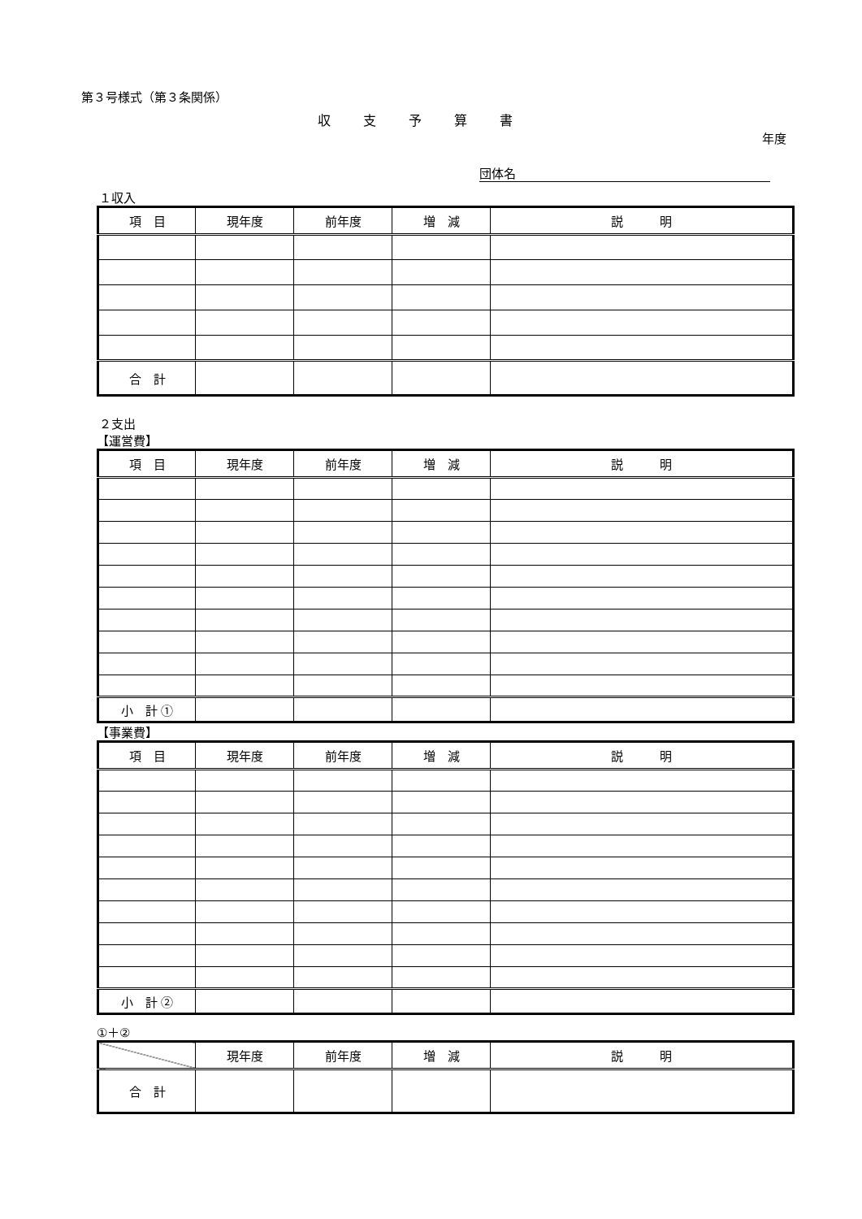第３号様式（第３条関係）
収支予算書
年度
団体名
１収入
| 項 目 | 現年度 | 前年度 | 増 減 | 説 明 |
| --- | --- | --- | --- | --- |
| 合 計 | | | | |
２支出
【運営費】
| 項 目 | 現年度 | 前年度 | 増 減 | 説 明 |
| --- | --- | --- | --- | --- |
| 小 計 ① | | | | |
【事業費】
| 項 目 | 現年度 | 前年度 | 増 減 | 説 明 |
| --- | --- | --- | --- | --- |
| 小 計 ② | | | | |
①＋②
| | 現年度 | 前年度 | 増 減 | 説 明 |
| --- | --- | --- | --- | --- |
| 合 計 | | | | |